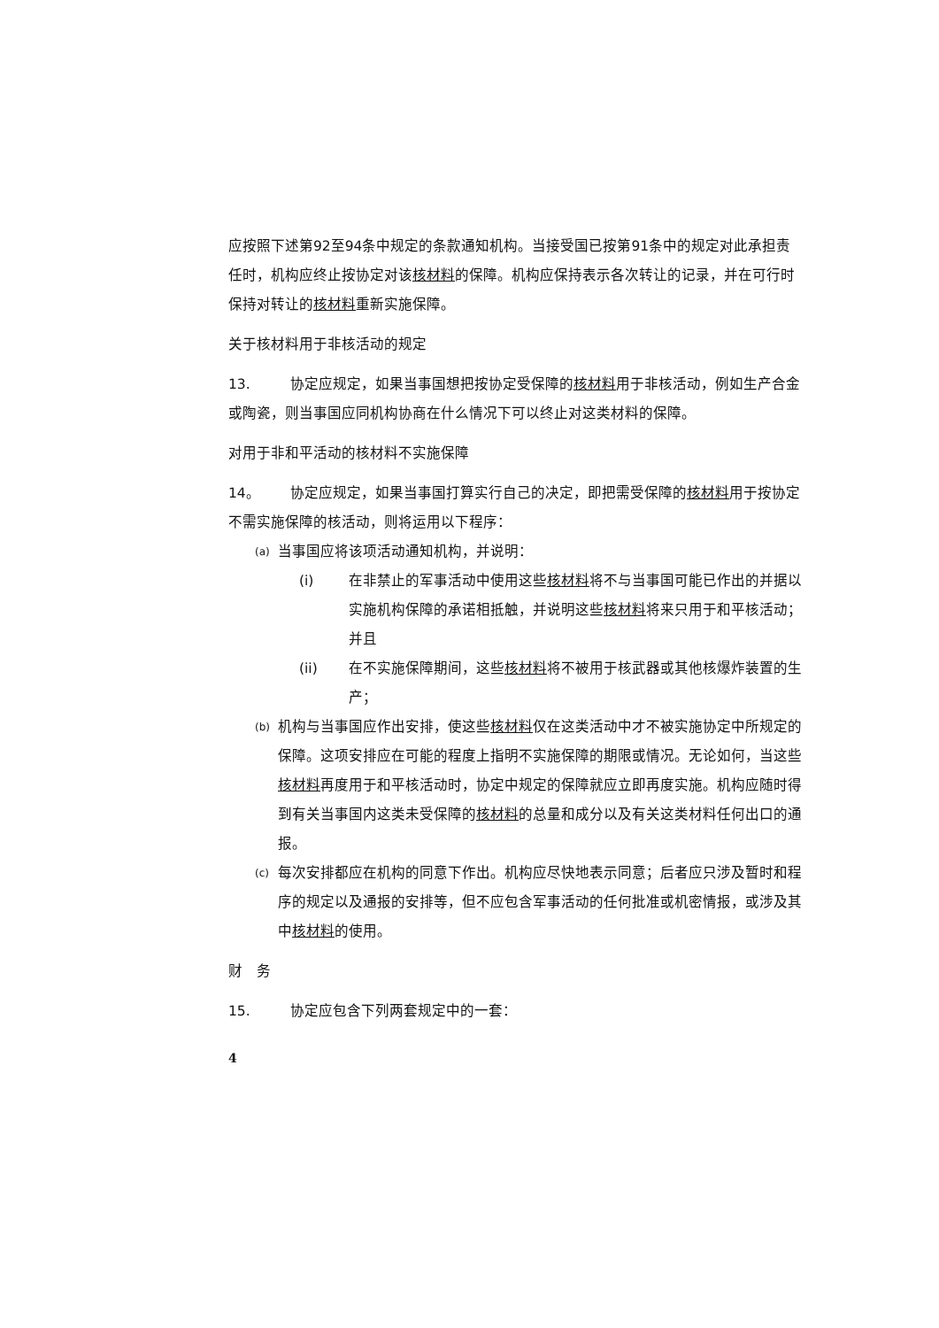应按照下述第92至94条中规定的条款通知机构。当接受国已按第91条中的规定对此承担责任时，机构应终止按协定对该核材料的保障。机构应保持表示各次转让的记录，并在可行时保持对转让的核材料重新实施保障。
关于核材料用于非核活动的规定
13. 协定应规定，如果当事国想把按协定受保障的核材料用于非核活动，例如生产合金或陶瓷，则当事国应同机构协商在什么情况下可以终止对这类材料的保障。
对用于非和平活动的核材料不实施保障
14。 协定应规定，如果当事国打算实行自己的决定，即把需受保障的核材料用于按协定不需实施保障的核活动，则将运用以下程序：
(a) 当事国应将该项活动通知机构，并说明：
(i) 在非禁止的军事活动中使用这些核材料将不与当事国可能已作出的并据以实施机构保障的承诺相抵触，并说明这些核材料将来只用于和平核活动；并且
(ii) 在不实施保障期间，这些核材料将不被用于核武器或其他核爆炸装置的生产；
(b) 机构与当事国应作出安排，使这些核材料仅在这类活动中才不被实施协定中所规定的保障。这项安排应在可能的程度上指明不实施保障的期限或情况。无论如何，当这些核材料再度用于和平核活动时，协定中规定的保障就应立即再度实施。机构应随时得到有关当事国内这类未受保障的核材料的总量和成分以及有关这类材料任何出口的通报。
(c) 每次安排都应在机构的同意下作出。机构应尽快地表示同意；后者应只涉及暂时和程序的规定以及通报的安排等，但不应包含军事活动的任何批准或机密情报，或涉及其中核材料的使用。
财　务
15. 协定应包含下列两套规定中的一套：
4